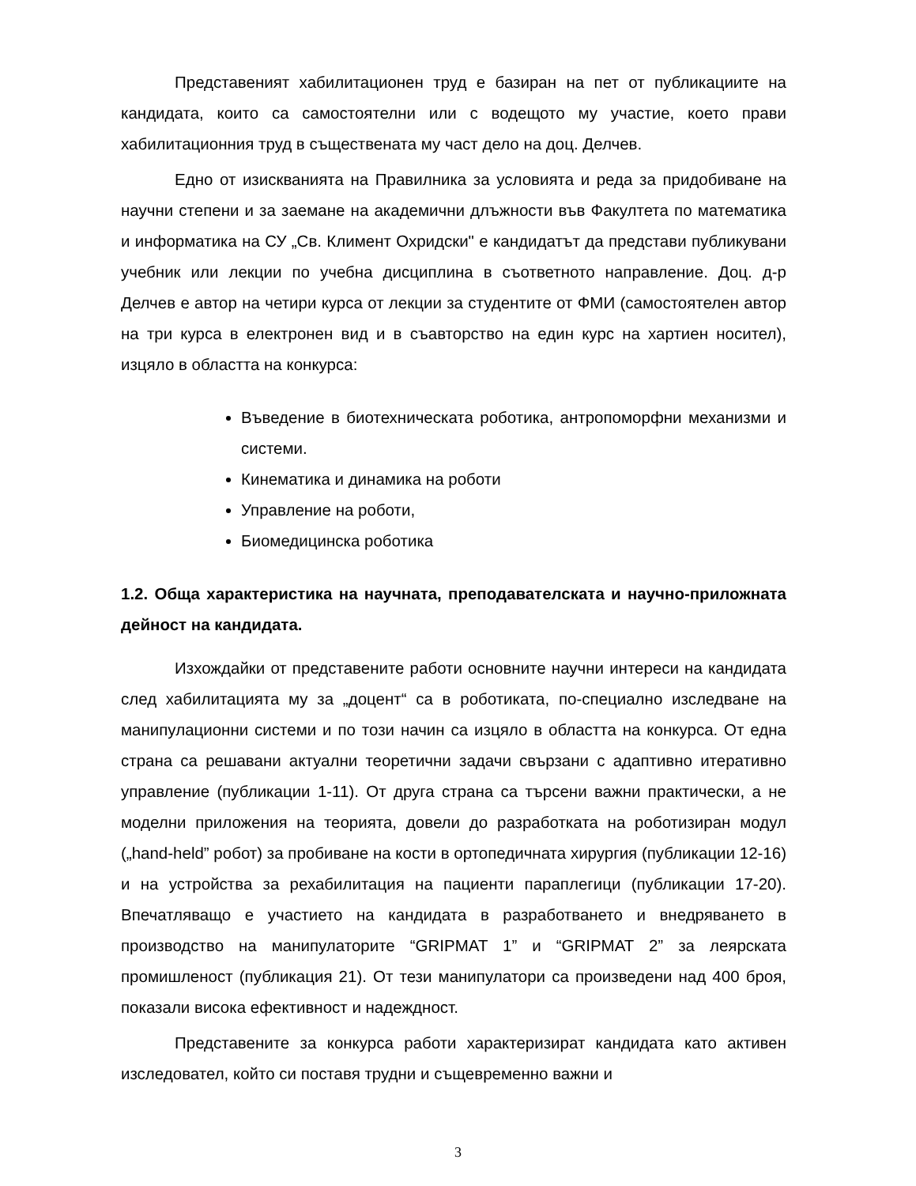Представеният хабилитационен труд е базиран на пет от публикациите на кандидата, които са самостоятелни или с водещото му участие, което прави хабилитационния труд в съществената му част дело на доц. Делчев.
Едно от изискванията на Правилника за условията и реда за придобиване на научни степени и за заемане на академични длъжности във Факултета по математика и информатика на СУ „Св. Климент Охридски" е кандидатът да представи публикувани учебник или лекции по учебна дисциплина в съответното направление. Доц. д-р Делчев е автор на четири курса от лекции за студентите от ФМИ (самостоятелен автор на три курса в електронен вид и в съавторство на един курс на хартиен носител), изцяло в областта на конкурса:
Въведение в биотехническата роботика, антропоморфни механизми и системи.
Кинематика и динамика на роботи
Управление на роботи,
Биомедицинска роботика
1.2. Обща характеристика на научната, преподавателската и научно-приложната дейност на кандидата.
Изхождайки от представените работи основните научни интереси на кандидата след хабилитацията му за „доцент“ са в роботиката, по-специално изследване на манипулационни системи и по този начин са изцяло в областта на конкурса. От една страна са решавани актуални теоретични задачи свързани с адаптивно итеративно управление (публикации 1-11). От друга страна са търсени важни практически, а не моделни приложения на теорията, довели до разработката на роботизиран модул („hand-held” робот) за пробиване на кости в ортопедичната хирургия (публикации 12-16) и на устройства за рехабилитация на пациенти параплегици (публикации 17-20). Впечатляващо е участието на кандидата в разработването и внедряването в производство на манипулаторите “GRIPMAT 1” и “GRIPMAT 2” за леярската промишленост (публикация 21). От тези манипулатори са произведени над 400 броя, показали висока ефективност и надеждност.
Представените за конкурса работи характеризират кандидата като активен изследовател, който си поставя трудни и същевременно важни и
3